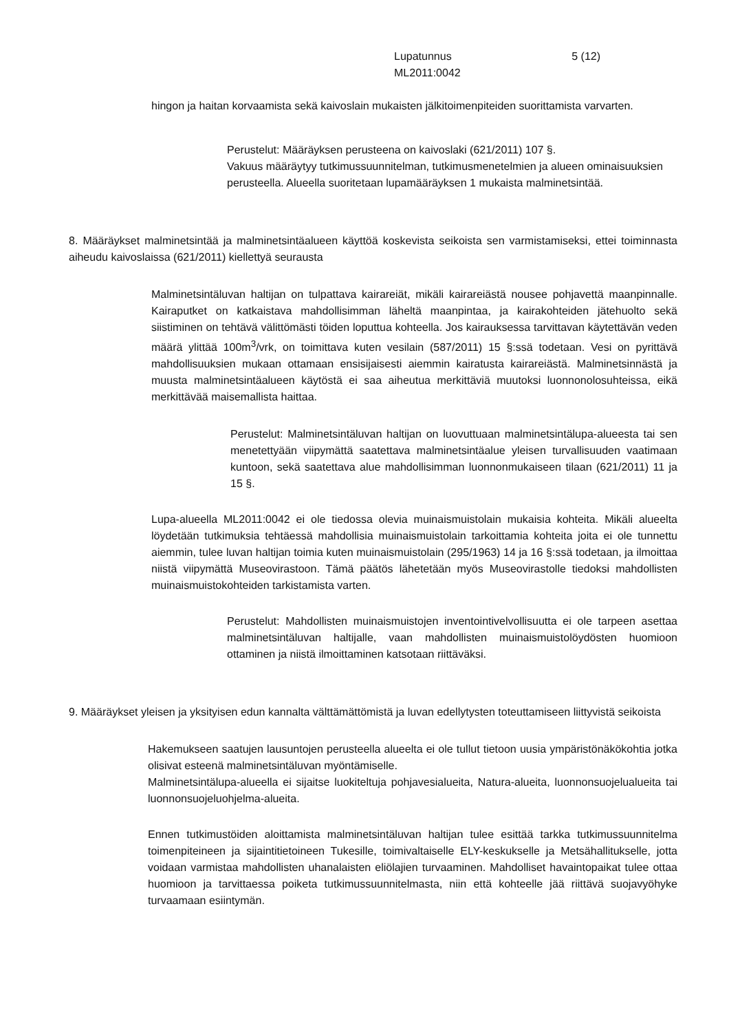Lupatunnus
ML2011:0042
5 (12)
hingon ja haitan korvaamista sekä kaivoslain mukaisten jälkitoimenpiteiden suorittamista varvarten.
Perustelut: Määräyksen perusteena on kaivoslaki (621/2011) 107 §.
Vakuus määräytyy tutkimussuunnitelman, tutkimusmenetelmien ja alueen ominaisuuksien perusteella. Alueella suoritetaan lupamääräyksen 1 mukaista malminetsintää.
8. Määräykset malminetsintää ja malminetsintäalueen käyttöä koskevista seikoista sen varmistamiseksi, ettei toiminnasta aiheudu kaivoslaissa (621/2011) kiellettyä seurausta
Malminetsintäluvan haltijan on tulpattava kairareiät, mikäli kairareiästä nousee pohjavettä maanpinnalle. Kairaputket on katkaistava mahdollisimman läheltä maanpintaa, ja kairakohteiden jätehuolto sekä siistiminen on tehtävä välittömästi töiden loputtua kohteella. Jos kairauksessa tarvittavan käytettävän veden määrä ylittää 100m<sup>3</sup>/vrk, on toimittava kuten vesilain (587/2011) 15 §:ssä todetaan. Vesi on pyrittävä mahdollisuuksien mukaan ottamaan ensisijaisesti aiemmin kairatusta kairareiästä. Malminetsinnästä ja muusta malminetsintäalueen käytöstä ei saa aiheutua merkittäviä muutoksi luonnonolosuhteissa, eikä merkittävää maisemallista haittaa.
Perustelut: Malminetsintäluvan haltijan on luovuttuaan malminetsintälupa-alueesta tai sen menetettyään viipymättä saatettava malminetsintäalue yleisen turvallisuuden vaatimaan kuntoon, sekä saatettava alue mahdollisimman luonnonmukaiseen tilaan (621/2011) 11 ja 15 §.
Lupa-alueella ML2011:0042 ei ole tiedossa olevia muinaismuistolain mukaisia kohteita. Mikäli alueelta löydetään tutkimuksia tehtäessä mahdollisia muinaismuistolain tarkoittamia kohteita joita ei ole tunnettu aiemmin, tulee luvan haltijan toimia kuten muinaismuistolain (295/1963) 14 ja 16 §:ssä todetaan, ja ilmoittaa niistä viipymättä Museovirastoon. Tämä päätös lähetetään myös Museovirastolle tiedoksi mahdollisten muinaismuistokohteiden tarkistamista varten.
Perustelut: Mahdollisten muinaismuistojen inventointivelvollisuutta ei ole tarpeen asettaa malminetsintäluvan haltijalle, vaan mahdollisten muinaismuistolöydösten huomioon ottaminen ja niistä ilmoittaminen katsotaan riittäväksi.
9. Määräykset yleisen ja yksityisen edun kannalta välttämättömistä ja luvan edellytysten toteuttamiseen liittyvistä seikoista
Hakemukseen saatujen lausuntojen perusteella alueelta ei ole tullut tietoon uusia ympäristönäkökohtia jotka olisivat esteenä malminetsintäluvan myöntämiselle.
Malminetsintälupa-alueella ei sijaitse luokiteltuja pohjavesialueita, Natura-alueita, luonnonsuojelualueita tai luonnonsuojeluohjelma-alueita.
Ennen tutkimustöiden aloittamista malminetsintäluvan haltijan tulee esittää tarkka tutkimussuunnitelma toimenpiteineen ja sijaintitietoineen Tukesille, toimivaltaiselle ELY-keskukselle ja Metsähallitukselle, jotta voidaan varmistaa mahdollisten uhanalaisten eliölajien turvaaminen. Mahdolliset havaintopaikat tulee ottaa huomioon ja tarvittaessa poiketa tutkimussuunnitelmasta, niin että kohteelle jää riittävä suojavyöhyke turvaamaan esiintymän.